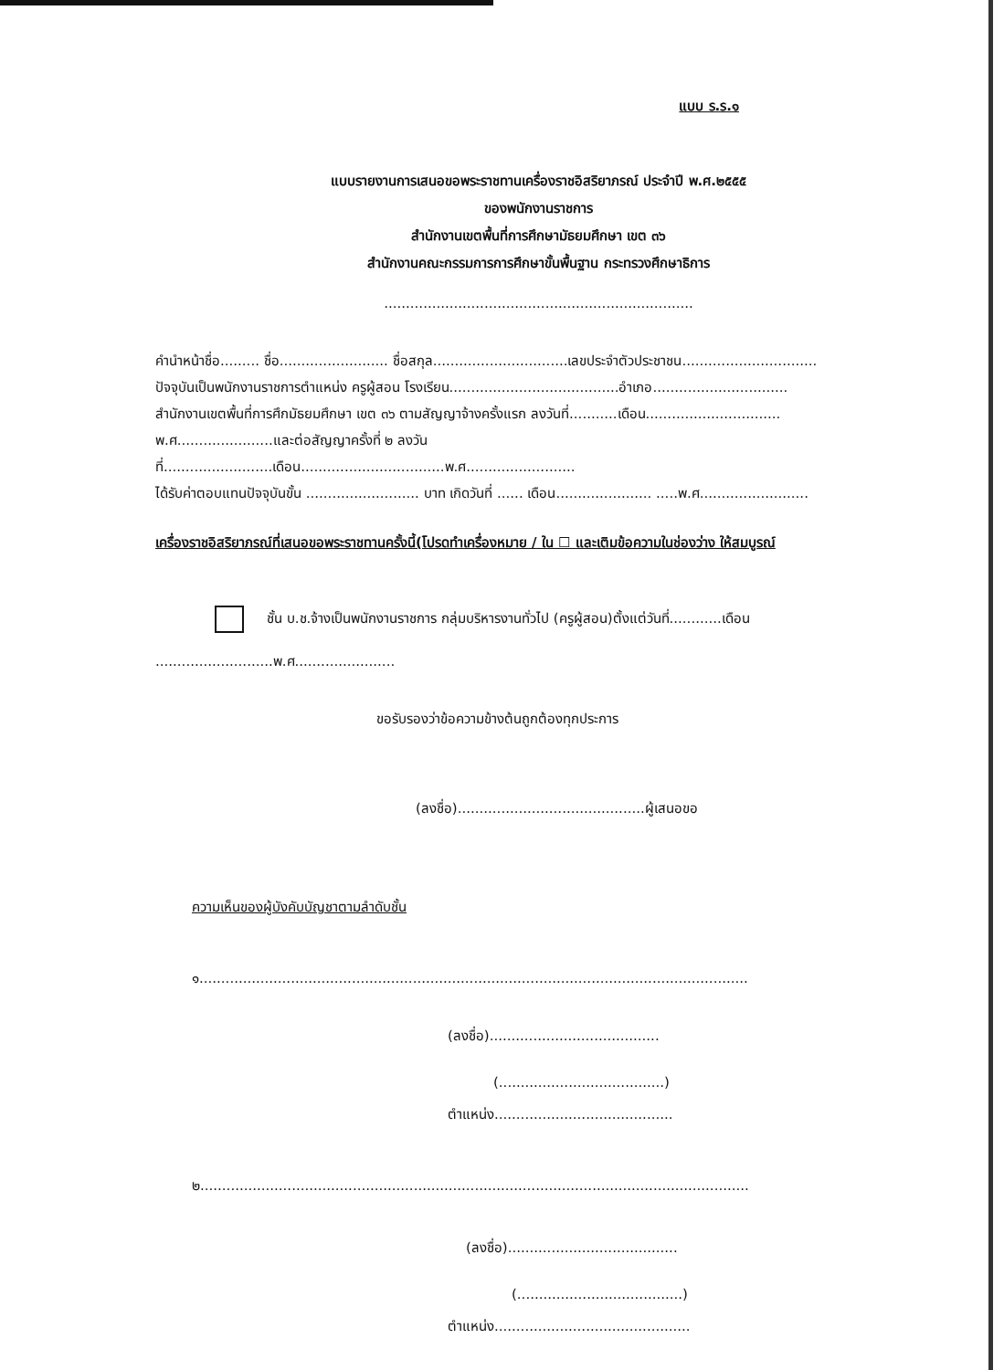แบบ ร.ร.๑
แบบรายงานการเสนอขอพระราชทานเครื่องราชอิสริยาภรณ์ ประจำปี พ.ศ.๒๕๕๕
ของพนักงานราชการ
สำนักงานเขตพื้นที่การศึกษามัธยมศึกษา เขต ๓๖
สำนักงานคณะกรรมการการศึกษาขั้นพื้นฐาน กระทรวงศึกษาธิการ
.......................................................................
คำนำหน้าชื่อ......... ชื่อ......................... ชื่อสกุล...............................เลขประจำตัวประชาชน...............................
ปัจจุบันเป็นพนักงานราชการตำแหน่ง ครูผู้สอน โรงเรียน.......................................อำเภอ...............................
สำนักงานเขตพื้นที่การศึกมัธยมศึกษา เขต ๓๖ ตามสัญญาจ้างครั้งแรก ลงวันที่...........เดือน...............................
พ.ศ......................และต่อสัญญาครั้งที่ ๒ ลงวันที่.........................เดือน.................................พ.ศ.........................
ได้รับค่าตอบแทนปัจจุบันขั้น .......................... บาท เกิดวันที่ ...... เดือน...................... .....พ.ศ.........................
เครื่องราชอิสริยาภรณ์ที่เสนอขอพระราชทานครั้งนี้(โปรดทำเครื่องหมาย / ใน ☐ และเติมข้อความในช่องว่าง ให้สมบูรณ์
ชั้น บ.ช.จ้างเป็นพนักงานราชการ กลุ่มบริหารงานทั่วไป (ครูผู้สอน)ตั้งแต่วันที่............เดือน
...........................พ.ศ.......................
ขอรับรองว่าข้อความข้างต้นถูกต้องทุกประการ
(ลงชื่อ)...........................................ผู้เสนอขอ
ความเห็นของผู้บังคับบัญชาตามลำดับชั้น
๑..............................................................................................................................
(ลงชื่อ).......................................
(......................................)
ตำแหน่ง.........................................
๒..............................................................................................................................
(ลงชื่อ).......................................
(......................................)
ตำแหน่ง.............................................